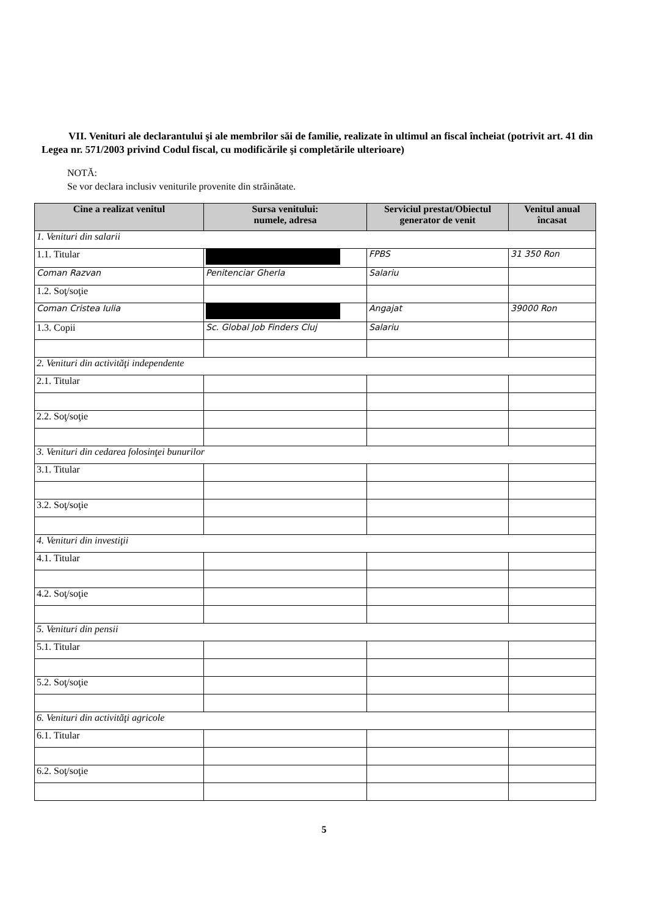VII. Venituri ale declarantului şi ale membrilor săi de familie, realizate în ultimul an fiscal încheiat (potrivit art. 41 din Legea nr. 571/2003 privind Codul fiscal, cu modificările şi completările ulterioare)
NOTĂ:
Se vor declara inclusiv veniturile provenite din străinătate.
| Cine a realizat venitul | Sursa venitului: numele, adresa | Serviciul prestat/Obiectul generator de venit | Venitul anual încasat |
| --- | --- | --- | --- |
| 1. Venituri din salarii | | | |
| 1.1. Titular | | FPBS | 31 350 Ron |
| Coman Razvan | Penitenciar Gherla | Salariu | |
| 1.2. Soţ/soţie | | | |
| Coman Cristea Iulia | | Angajat | 39000 Ron |
| 1.3. Copii | Sc. Global Job Finders Cluj | Salariu | |
| 2. Venituri din activităţi independente | | | |
| 2.1. Titular | | | |
| 2.2. Soţ/soţie | | | |
| 3. Venituri din cedarea folosinţei bunurilor | | | |
| 3.1. Titular | | | |
| 3.2. Soţ/soţie | | | |
| 4. Venituri din investiţii | | | |
| 4.1. Titular | | | |
| 4.2. Soţ/soţie | | | |
| 5. Venituri din pensii | | | |
| 5.1. Titular | | | |
| 5.2. Soţ/soţie | | | |
| 6. Venituri din activităţi agricole | | | |
| 6.1. Titular | | | |
| 6.2. Soţ/soţie | | | |
5